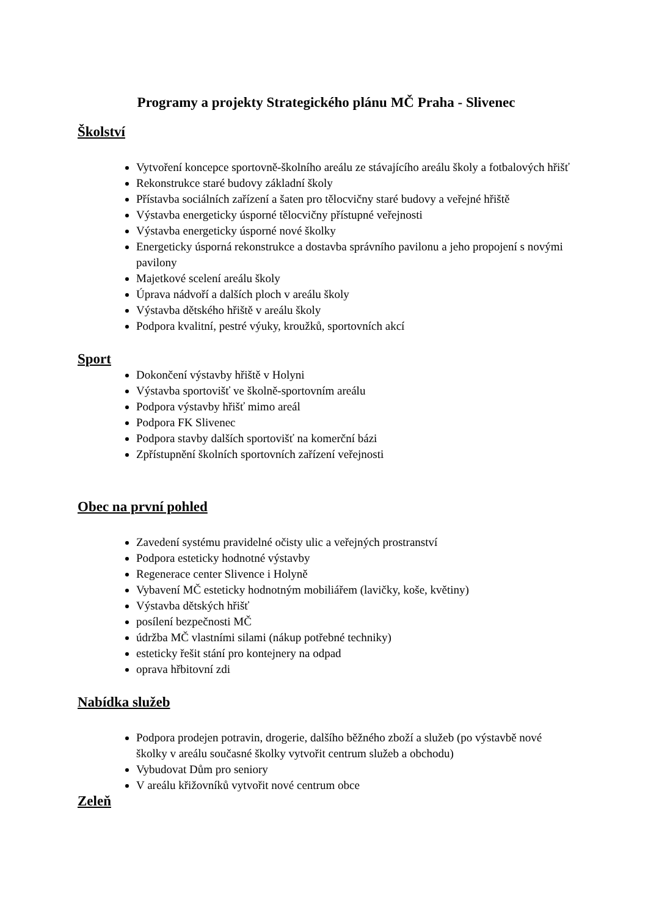Programy a projekty Strategického plánu MČ Praha - Slivenec
Školství
Vytvoření koncepce sportovně-školního areálu ze stávajícího areálu školy a fotbalových hřišť
Rekonstrukce staré budovy základní školy
Přístavba sociálních zařízení a šaten pro tělocvičny staré budovy a veřejné hřiště
Výstavba energeticky úsporné tělocvičny přístupné veřejnosti
Výstavba energeticky úsporné nové školky
Energeticky úsporná rekonstrukce a dostavba správního pavilonu a jeho propojení s novými pavilony
Majetkové scelení areálu školy
Úprava nádvoří a dalších ploch v areálu školy
Výstavba dětského hřiště v areálu školy
Podpora kvalitní, pestré výuky, kroužků, sportovních akcí
Sport
Dokončení výstavby hřiště v Holyni
Výstavba sportovišť ve školně-sportovním areálu
Podpora výstavby hřišť mimo areál
Podpora FK Slivenec
Podpora stavby dalších sportovišť na komerční bázi
Zpřístupnění školních sportovních zařízení veřejnosti
Obec na první pohled
Zavedení systému pravidelné očisty ulic a veřejných prostranství
Podpora esteticky hodnotné výstavby
Regenerace center Slivence i Holyně
Vybavení MČ esteticky hodnotným mobiliářem (lavičky, koše, květiny)
Výstavba dětských hřišť
posílení bezpečnosti MČ
údržba MČ vlastními silami (nákup potřebné techniky)
esteticky řešit stání pro kontejnery na odpad
oprava hřbitovní zdi
Nabídka služeb
Podpora prodejen potravin, drogerie, dalšího běžného zboží a služeb (po výstavbě nové školky v areálu současné školky vytvořit centrum služeb a obchodu)
Vybudovat Dům pro seniory
V areálu křižovníků vytvořit nové centrum obce
Zeleň